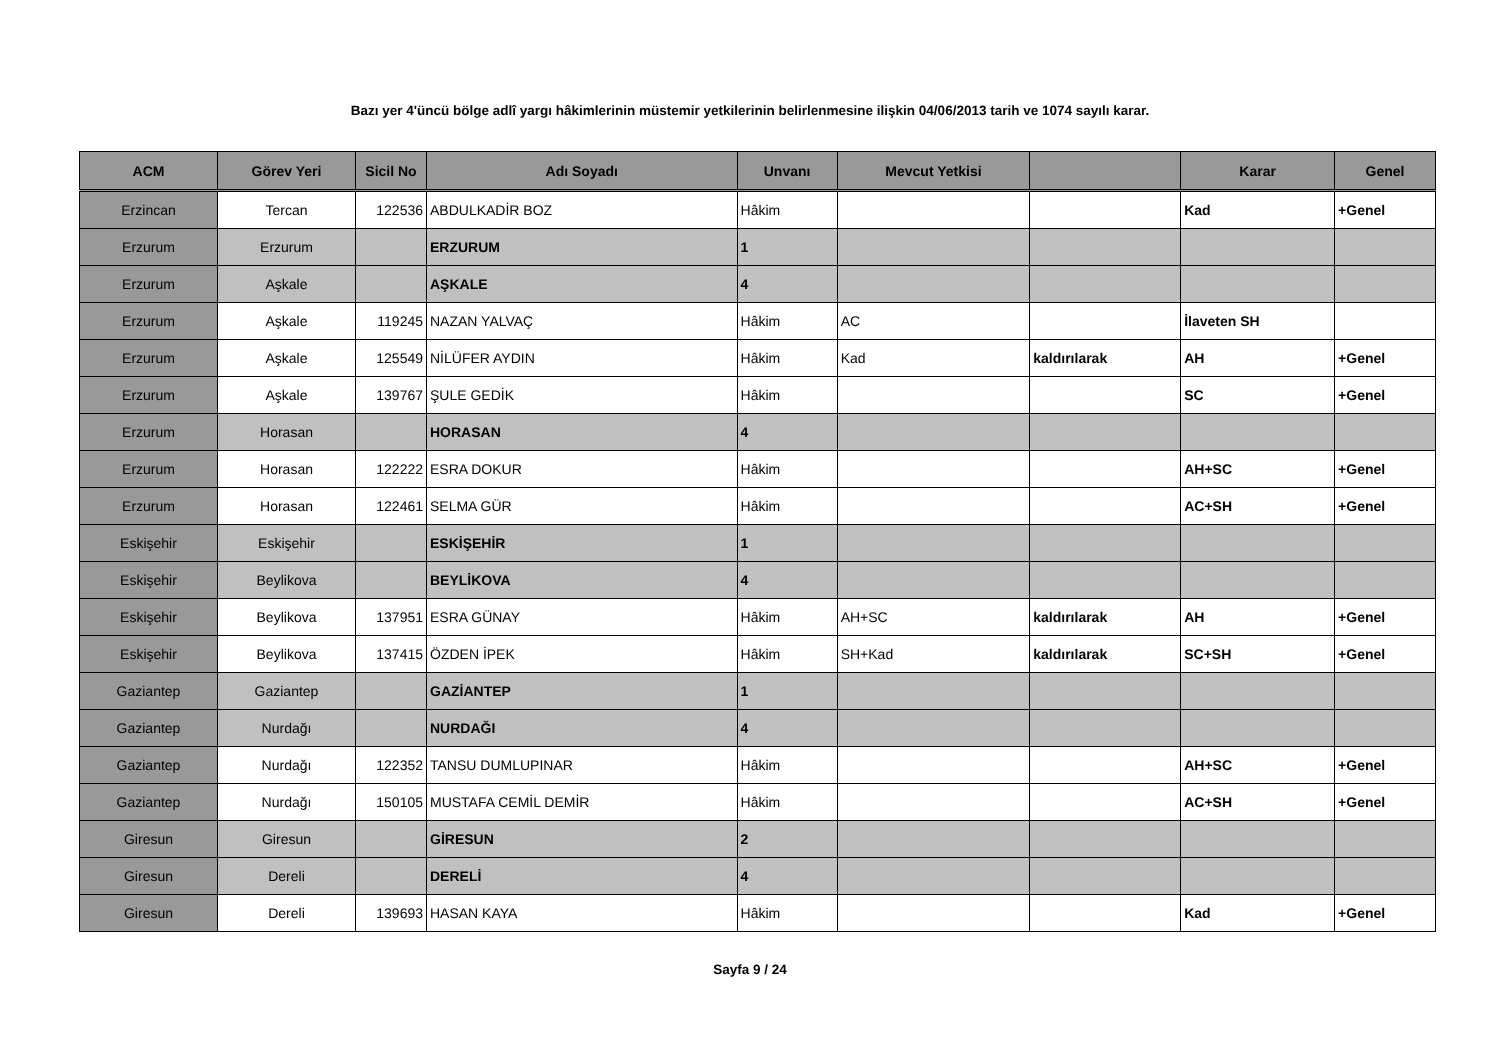Bazı yer 4'üncü bölge adlî yargı hâkimlerinin müstemir yetkilerinin belirlenmesine ilişkin 04/06/2013 tarih ve 1074 sayılı karar.
| ACM | Görev Yeri | Sicil No | Adı Soyadı | Unvanı | Mevcut Yetkisi | | Karar | Genel |
| --- | --- | --- | --- | --- | --- | --- | --- | --- |
| Erzincan | Tercan | 122536 | ABDULKADİR BOZ | Hâkim | | | Kad | +Genel |
| Erzurum | Erzurum | | ERZURUM | 1 | | | | |
| Erzurum | Aşkale | | AŞKALE | 4 | | | | |
| Erzurum | Aşkale | 119245 | NAZAN YALVAÇ | Hâkim | AC | | İlaveten SH | |
| Erzurum | Aşkale | 125549 | NİLÜFER AYDIN | Hâkim | Kad | kaldırılarak | AH | +Genel |
| Erzurum | Aşkale | 139767 | ŞULE GEDİK | Hâkim | | | SC | +Genel |
| Erzurum | Horasan | | HORASAN | 4 | | | | |
| Erzurum | Horasan | 122222 | ESRA DOKUR | Hâkim | | | AH+SC | +Genel |
| Erzurum | Horasan | 122461 | SELMA GÜR | Hâkim | | | AC+SH | +Genel |
| Eskişehir | Eskişehir | | ESKİŞEHİR | 1 | | | | |
| Eskişehir | Beylikova | | BEYLİKOVA | 4 | | | | |
| Eskişehir | Beylikova | 137951 | ESRA GÜNAY | Hâkim | AH+SC | kaldırılarak | AH | +Genel |
| Eskişehir | Beylikova | 137415 | ÖZDEN İPEK | Hâkim | SH+Kad | kaldırılarak | SC+SH | +Genel |
| Gaziantep | Gaziantep | | GAZİANTEP | 1 | | | | |
| Gaziantep | Nurdağı | | NURDAĞI | 4 | | | | |
| Gaziantep | Nurdağı | 122352 | TANSU DUMLUPINAR | Hâkim | | | AH+SC | +Genel |
| Gaziantep | Nurdağı | 150105 | MUSTAFA CEMİL DEMİR | Hâkim | | | AC+SH | +Genel |
| Giresun | Giresun | | GİRESUN | 2 | | | | |
| Giresun | Dereli | | DERELİ | 4 | | | | |
| Giresun | Dereli | 139693 | HASAN KAYA | Hâkim | | | Kad | +Genel |
Sayfa 9 / 24